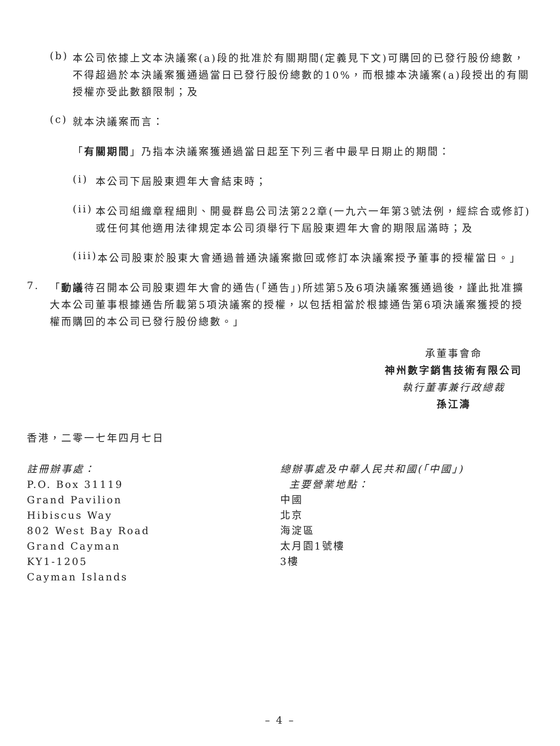(b)
本公司依據上文本決議案(a)段的批准於有關期間(定義見下文)可購回的已發行股份總數，不得超過於本決議案獲通過當日已發行股份總數的10%，而根據本決議案(a)段授出的有關授權亦受此數額限制；及
(c)
就本決議案而言：
「有關期間」乃指本決議案獲通過當日起至下列三者中最早日期止的期間：
(i)
本公司下屆股東週年大會結束時；
(ii)
本公司組織章程細則、開曼群島公司法第22章(一九六一年第3號法例，經綜合或修訂)或任何其他適用法律規定本公司須舉行下屆股東週年大會的期限屆滿時；及
(iii)
本公司股東於股東大會通過普通決議案撤回或修訂本決議案授予董事的授權當日。」
7.
「動議待召開本公司股東週年大會的通告(「通告」)所述第5及6項決議案獲通過後，謹此批准擴大本公司董事根據通告所載第5項決議案的授權，以包括相當於根據通告第6項決議案獲授的授權而購回的本公司已發行股份總數。」
承董事會命
神州數字銷售技術有限公司
執行董事兼行政總裁
孫江濤
香港，二零一七年四月七日
註冊辦事處：
P.O. Box 31119
Grand Pavilion
Hibiscus Way
802 West Bay Road
Grand Cayman
KY1-1205
Cayman Islands
總辦事處及中華人民共和國(「中國」)
主要營業地點：
中國
北京
海淀區
太月園1號樓
3樓
– 4 –